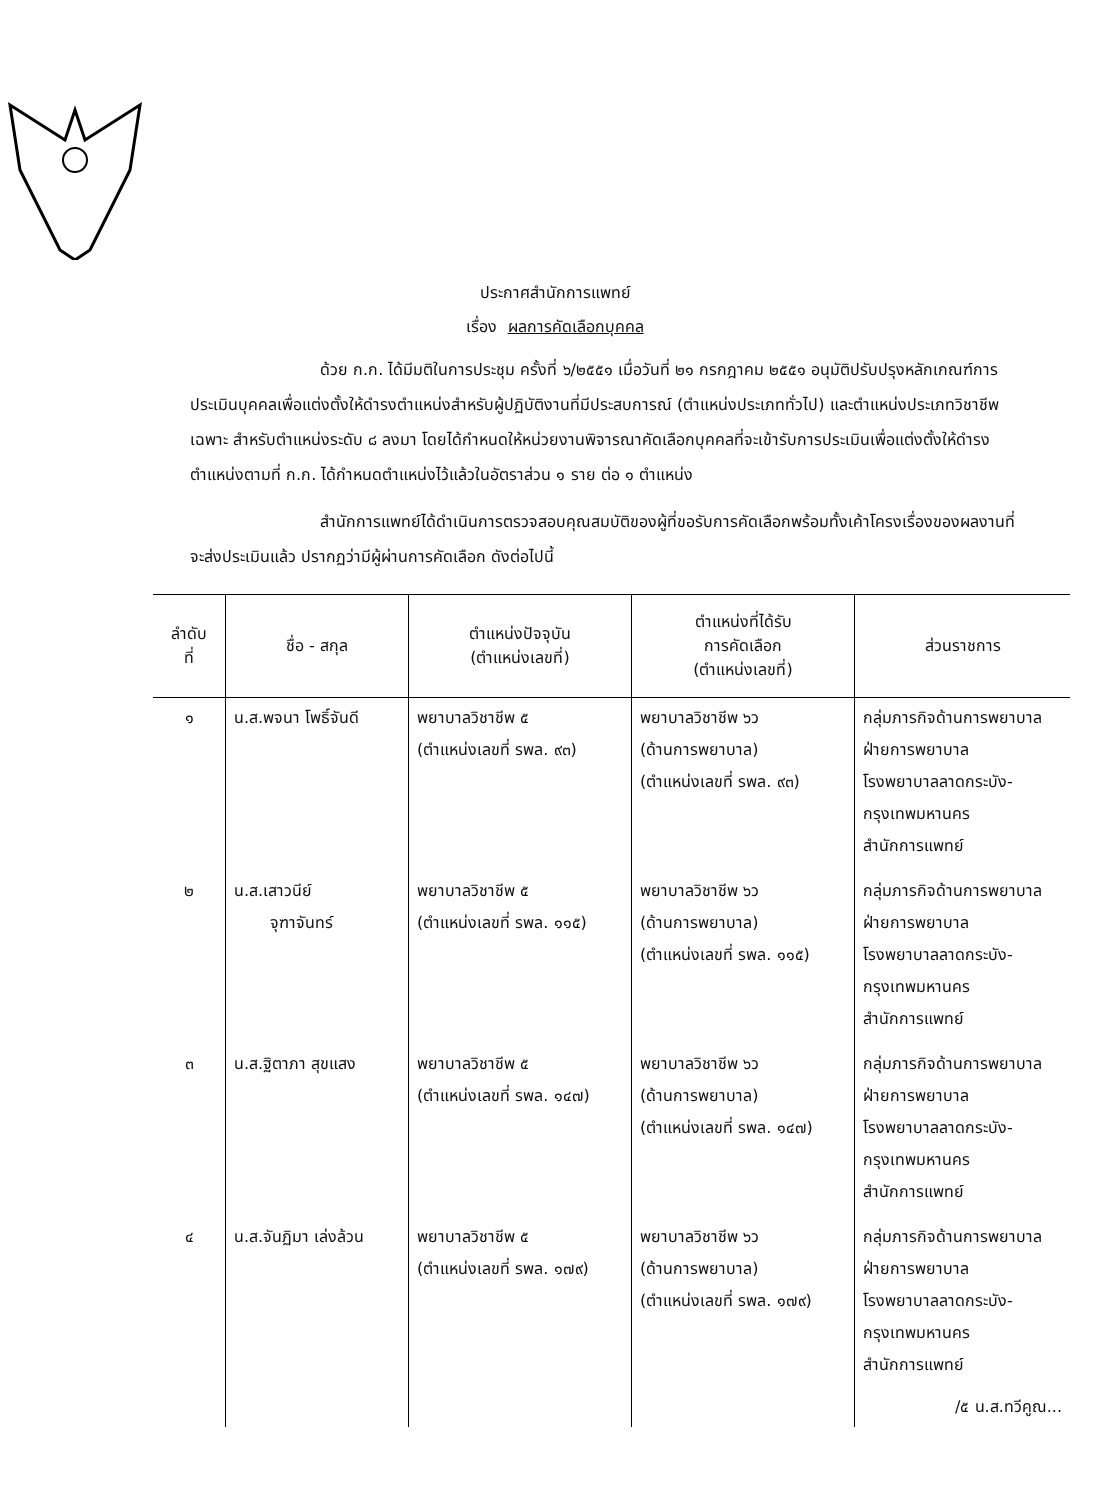ประกาศสำนักการแพทย์
เรื่อง ผลการคัดเลือกบุคคล
ด้วย ก.ก. ได้มีมติในการประชุม ครั้งที่ ๖/๒๕๕๑ เมื่อวันที่ ๒๑ กรกฎาคม ๒๕๕๑ อนุมัติปรับปรุงหลักเกณฑ์การประเมินบุคคลเพื่อแต่งตั้งให้ดำรงตำแหน่งสำหรับผู้ปฏิบัติงานที่มีประสบการณ์ (ตำแหน่งประเภททั่วไป) และตำแหน่งประเภทวิชาชีพเฉพาะ สำหรับตำแหน่งระดับ ๘ ลงมา โดยได้กำหนดให้หน่วยงานพิจารณาคัดเลือกบุคคลที่จะเข้ารับการประเมินเพื่อแต่งตั้งให้ดำรงตำแหน่งตามที่ ก.ก. ได้กำหนดตำแหน่งไว้แล้วในอัตราส่วน ๑ ราย ต่อ ๑ ตำแหน่ง
สำนักการแพทย์ได้ดำเนินการตรวจสอบคุณสมบัติของผู้ที่ขอรับการคัดเลือกพร้อมทั้งเค้าโครงเรื่องของผลงานที่จะส่งประเมินแล้ว ปรากฏว่ามีผู้ผ่านการคัดเลือก ดังต่อไปนี้
| ลำดับ ที่ | ชื่อ - สกุล | ตำแหน่งปัจจุบัน (ตำแหน่งเลขที่) | ตำแหน่งที่ได้รับ การคัดเลือก (ตำแหน่งเลขที่) | ส่วนราชการ |
| --- | --- | --- | --- | --- |
| ๑ | น.ส.พจนา โพธิ์จันดี | พยาบาลวิชาชีพ ๕ (ตำแหน่งเลขที่ รพล. ๙๓) | พยาบาลวิชาชีพ ๖ว (ด้านการพยาบาล) (ตำแหน่งเลขที่ รพล. ๙๓) | กลุ่มภารกิจด้านการพยาบาล ฝ่ายการพยาบาล โรงพยาบาลลาดกระบัง- กรุงเทพมหานคร สำนักการแพทย์ |
| ๒ | น.ส.เสาวนีย์ จุฑาจันทร์ | พยาบาลวิชาชีพ ๕ (ตำแหน่งเลขที่ รพล. ๑๑๕) | พยาบาลวิชาชีพ ๖ว (ด้านการพยาบาล) (ตำแหน่งเลขที่ รพล. ๑๑๕) | กลุ่มภารกิจด้านการพยาบาล ฝ่ายการพยาบาล โรงพยาบาลลาดกระบัง- กรุงเทพมหานคร สำนักการแพทย์ |
| ๓ | น.ส.ฐิตาภา สุขแสง | พยาบาลวิชาชีพ ๕ (ตำแหน่งเลขที่ รพล. ๑๔๗) | พยาบาลวิชาชีพ ๖ว (ด้านการพยาบาล) (ตำแหน่งเลขที่ รพล. ๑๔๗) | กลุ่มภารกิจด้านการพยาบาล ฝ่ายการพยาบาล โรงพยาบาลลาดกระบัง- กรุงเทพมหานคร สำนักการแพทย์ |
| ๔ | น.ส.จันฏิมา เล่งล้วน | พยาบาลวิชาชีพ ๕ (ตำแหน่งเลขที่ รพล. ๑๗๙) | พยาบาลวิชาชีพ ๖ว (ด้านการพยาบาล) (ตำแหน่งเลขที่ รพล. ๑๗๙) | กลุ่มภารกิจด้านการพยาบาล ฝ่ายการพยาบาล โรงพยาบาลลาดกระบัง- กรุงเทพมหานคร สำนักการแพทย์ /๕ น.ส.ทวีคูณ... |